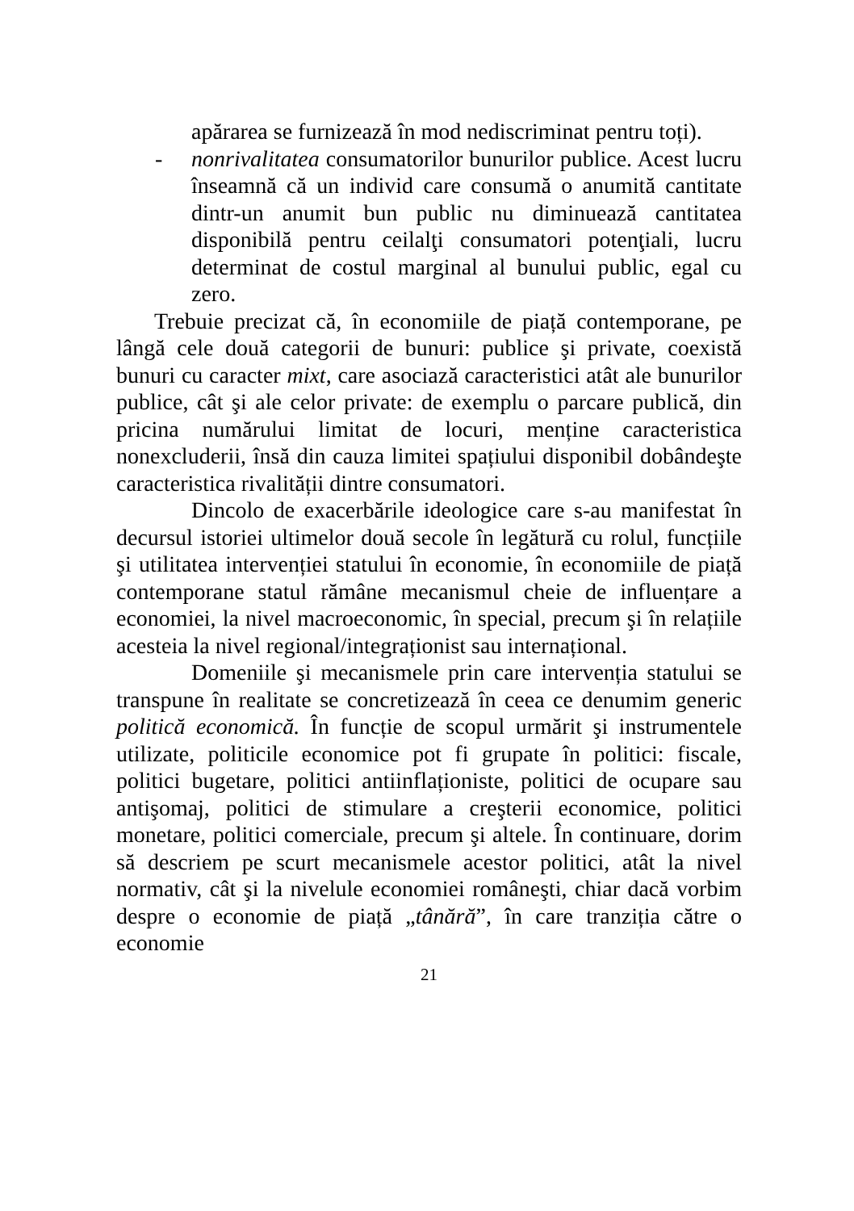apărarea se furnizează în mod nediscriminat pentru toți).
- nonrivalitatea consumatorilor bunurilor publice. Acest lucru înseamnă că un individ care consumă o anumită cantitate dintr-un anumit bun public nu diminuează cantitatea disponibilă pentru ceilalţi consumatori potenţiali, lucru determinat de costul marginal al bunului public, egal cu zero.
Trebuie precizat că, în economiile de piață contemporane, pe lângă cele două categorii de bunuri: publice şi private, coexistă bunuri cu caracter mixt, care asociază caracteristici atât ale bunurilor publice, cât şi ale celor private: de exemplu o parcare publică, din pricina numărului limitat de locuri, menține caracteristica nonexcluderii, însă din cauza limitei spațiului disponibil dobândeşte caracteristica rivalității dintre consumatori.
Dincolo de exacerbările ideologice care s-au manifestat în decursul istoriei ultimelor două secole în legătură cu rolul, funcțiile şi utilitatea intervenției statului în economie, în economiile de piață contemporane statul rămâne mecanismul cheie de influențare a economiei, la nivel macroeconomic, în special, precum şi în relațiile acesteia la nivel regional/integraționist sau internațional.
Domeniile şi mecanismele prin care intervenția statului se transpune în realitate se concretizează în ceea ce denumim generic politică economică. În funcție de scopul urmărit şi instrumentele utilizate, politicile economice pot fi grupate în politici: fiscale, politici bugetare, politici antiinflaționiste, politici de ocupare sau antişomaj, politici de stimulare a creşterii economice, politici monetare, politici comerciale, precum şi altele. În continuare, dorim să descriem pe scurt mecanismele acestor politici, atât la nivel normativ, cât şi la nivelule economiei româneşti, chiar dacă vorbim despre o economie de piață „tânără”, în care tranziția către o economie
21